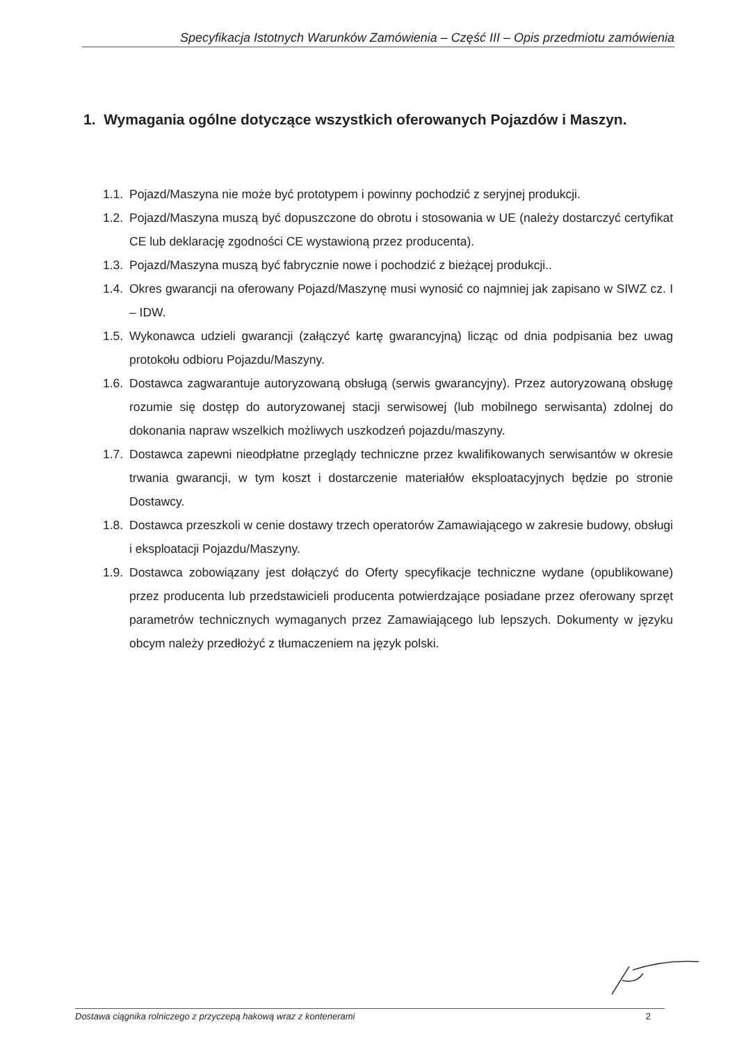Specyfikacja Istotnych Warunków Zamówienia – Część III – Opis przedmiotu zamówienia
1. Wymagania ogólne dotyczące wszystkich oferowanych Pojazdów i Maszyn.
1.1. Pojazd/Maszyna nie może być prototypem i powinny pochodzić z seryjnej produkcji.
1.2. Pojazd/Maszyna muszą być dopuszczone do obrotu i stosowania w UE (należy dostarczyć certyfikat CE lub deklarację zgodności CE wystawioną przez producenta).
1.3. Pojazd/Maszyna muszą być fabrycznie nowe i pochodzić z bieżącej produkcji..
1.4. Okres gwarancji na oferowany Pojazd/Maszynę musi wynosić co najmniej jak zapisano w SIWZ cz. I – IDW.
1.5. Wykonawca udzieli gwarancji (załączyć kartę gwarancyjną) licząc od dnia podpisania bez uwag protokołu odbioru Pojazdu/Maszyny.
1.6. Dostawca zagwarantuje autoryzowaną obsługą (serwis gwarancyjny). Przez autoryzowaną obsługę rozumie się dostęp do autoryzowanej stacji serwisowej (lub mobilnego serwisanta) zdolnej do dokonania napraw wszelkich możliwych uszkodzeń pojazdu/maszyny.
1.7. Dostawca zapewni nieodpłatne przeglądy techniczne przez kwalifikowanych serwisantów w okresie trwania gwarancji, w tym koszt i dostarczenie materiałów eksploatacyjnych będzie po stronie Dostawcy.
1.8. Dostawca przeszkoli w cenie dostawy trzech operatorów Zamawiającego w zakresie budowy, obsługi i eksploatacji Pojazdu/Maszyny.
1.9. Dostawca zobowiązany jest dołączyć do Oferty specyfikacje techniczne wydane (opublikowane) przez producenta lub przedstawicieli producenta potwierdzające posiadane przez oferowany sprzęt parametrów technicznych wymaganych przez Zamawiającego lub lepszych. Dokumenty w języku obcym należy przedłożyć z tłumaczeniem na język polski.
Dostawa ciągnika rolniczego z przyczepą hakową wraz z kontenerami 2